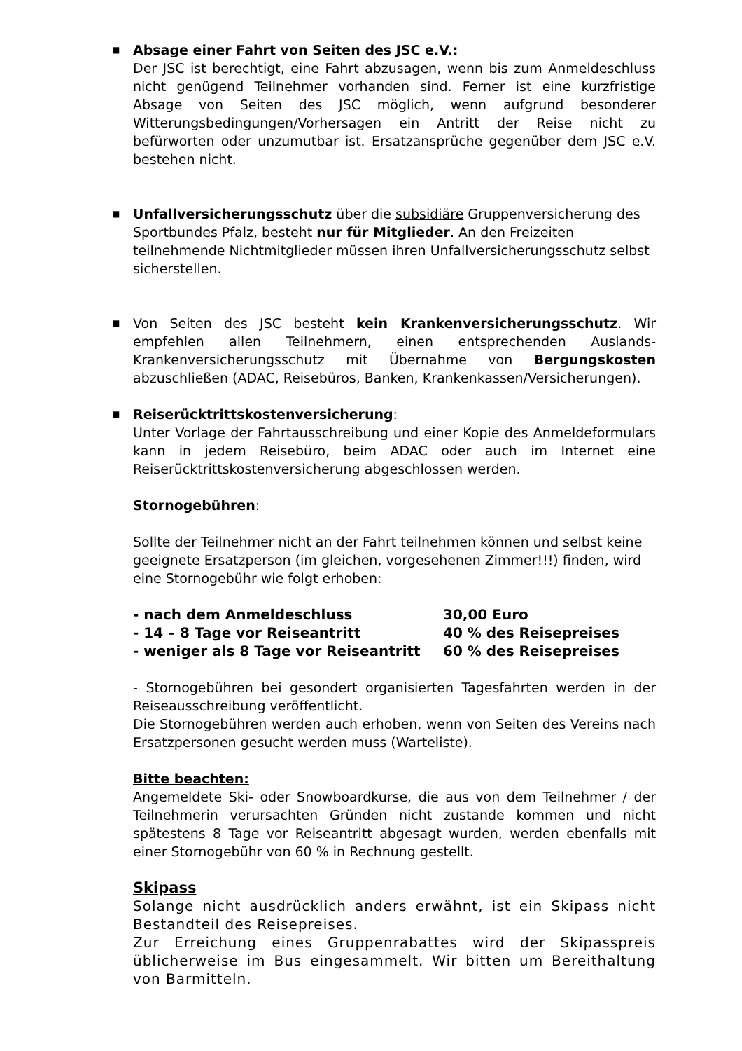■
Absage einer Fahrt von Seiten des JSC e.V.:
Der JSC ist berechtigt, eine Fahrt abzusagen, wenn bis zum Anmeldeschluss nicht genügend Teilnehmer vorhanden sind. Ferner ist eine kurzfristige Absage von Seiten des JSC möglich, wenn aufgrund besonderer Witterungsbedingungen/Vorhersagen ein Antritt der Reise nicht zu befürworten oder unzumutbar ist. Ersatzansprüche gegenüber dem JSC e.V. bestehen nicht.
■
Unfallversicherungsschutz über die subsidiäre Gruppenversicherung des Sportbundes Pfalz, besteht nur für Mitglieder. An den Freizeiten teilnehmende Nichtmitglieder müssen ihren Unfallversicherungsschutz selbst sicherstellen.
■
Von Seiten des JSC besteht kein Krankenversicherungsschutz. Wir empfehlen allen Teilnehmern, einen entsprechenden Auslands-Krankenversicherungsschutz mit Übernahme von Bergungskosten abzuschließen (ADAC, Reisebüros, Banken, Krankenkassen/Versicherungen).
■
Reiserücktrittskostenversicherung:
Unter Vorlage der Fahrtausschreibung und einer Kopie des Anmeldeformulars kann in jedem Reisebüro, beim ADAC oder auch im Internet eine Reiserücktrittskostenversicherung abgeschlossen werden.
Stornogebühren:
Sollte der Teilnehmer nicht an der Fahrt teilnehmen können und selbst keine geeignete Ersatzperson (im gleichen, vorgesehenen Zimmer!!!) finden, wird eine Stornogebühr wie folgt erhoben:
| - nach dem Anmeldeschluss | 30,00 Euro |
| - 14 – 8 Tage vor Reiseantritt | 40 % des Reisepreises |
| - weniger als 8 Tage vor Reiseantritt | 60 % des Reisepreises |
- Stornogebühren bei gesondert organisierten Tagesfahrten werden in der Reiseausschreibung veröffentlicht.
Die Stornogebühren werden auch erhoben, wenn von Seiten des Vereins nach Ersatzpersonen gesucht werden muss (Warteliste).
Bitte beachten:
Angemeldete Ski- oder Snowboardkurse, die aus von dem Teilnehmer / der Teilnehmerin verursachten Gründen nicht zustande kommen und nicht spätestens 8 Tage vor Reiseantritt abgesagt wurden, werden ebenfalls mit einer Stornogebühr von 60 % in Rechnung gestellt.
Skipass
Solange nicht ausdrücklich anders erwähnt, ist ein Skipass nicht Bestandteil des Reisepreises.
Zur Erreichung eines Gruppenrabattes wird der Skipasspreis üblicherweise im Bus eingesammelt. Wir bitten um Bereithaltung von Barmitteln.